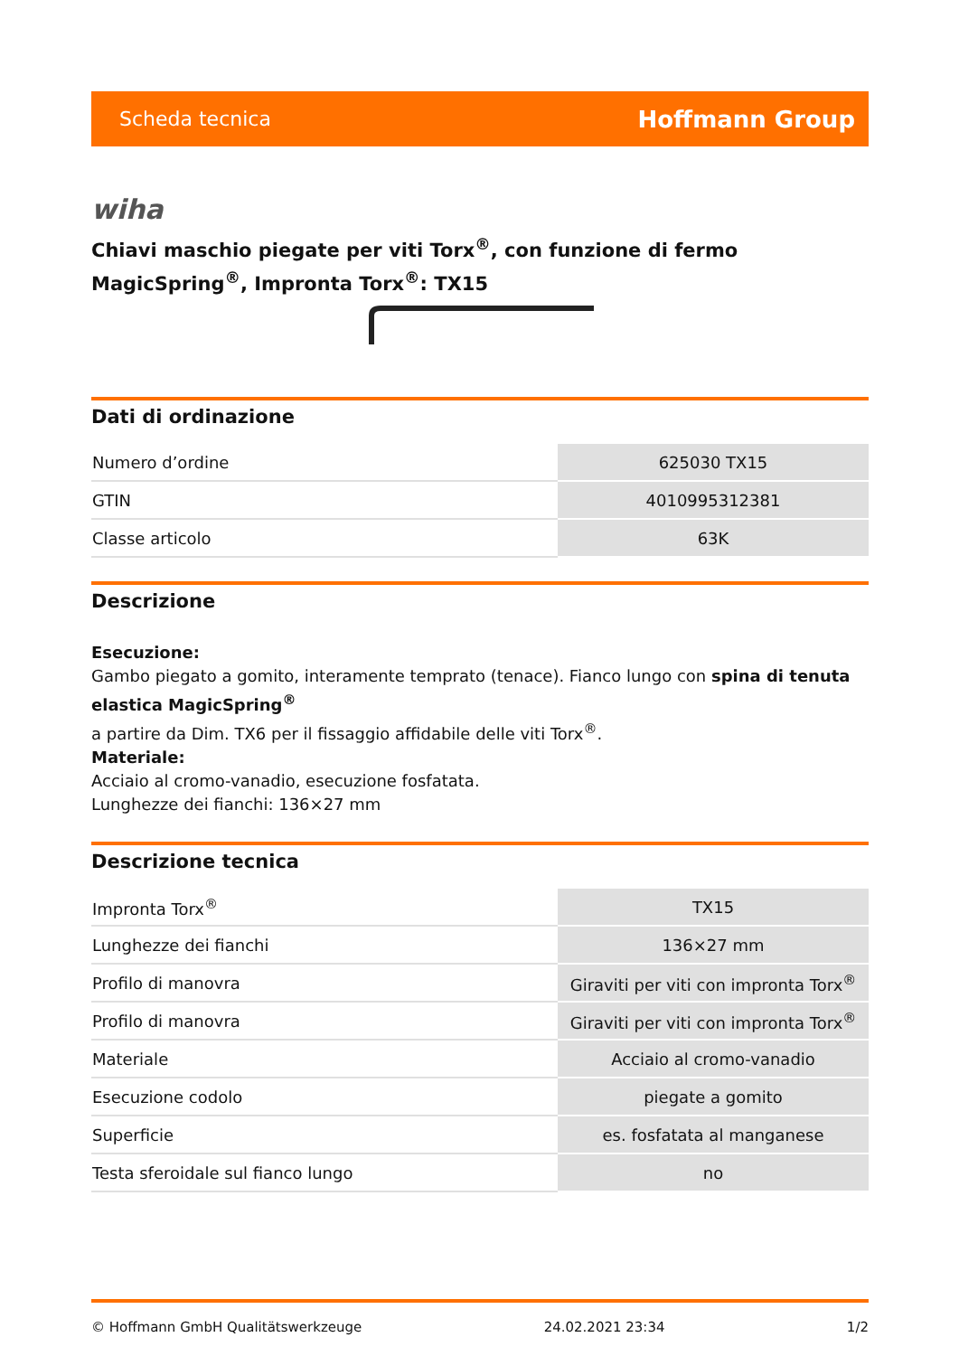Scheda tecnica Hoffmann Group
wiha
Chiavi maschio piegate per viti Torx<sup>®</sup>, con funzione di fermo MagicSpring<sup>®</sup>, Impronta Torx<sup>®</sup>: TX15
Dati di ordinazione
| Numero d’ordine | 625030 TX15 |
| GTIN | 4010995312381 |
| Classe articolo | 63K |
Descrizione
Esecuzione:
Gambo piegato a gomito, interamente temprato (tenace). Fianco lungo con spina di tenuta elastica MagicSpring<sup>®</sup>
a partire da Dim. TX6 per il fissaggio affidabile delle viti Torx<sup>®</sup>.
Materiale:
Acciaio al cromo-vanadio, esecuzione fosfatata.
Lunghezze dei fianchi: 136×27 mm
Descrizione tecnica
| Impronta Torx<sup>®</sup> | TX15 |
| Lunghezze dei fianchi | 136×27 mm |
| Profilo di manovra | Giraviti per viti con impronta Torx<sup>®</sup> |
| Profilo di manovra | Giraviti per viti con impronta Torx<sup>®</sup> |
| Materiale | Acciaio al cromo-vanadio |
| Esecuzione codolo | piegate a gomito |
| Superficie | es. fosfatata al manganese |
| Testa sferoidale sul fianco lungo | no |
© Hoffmann GmbH Qualitätswerkzeuge 24.02.2021 23:34 1/2